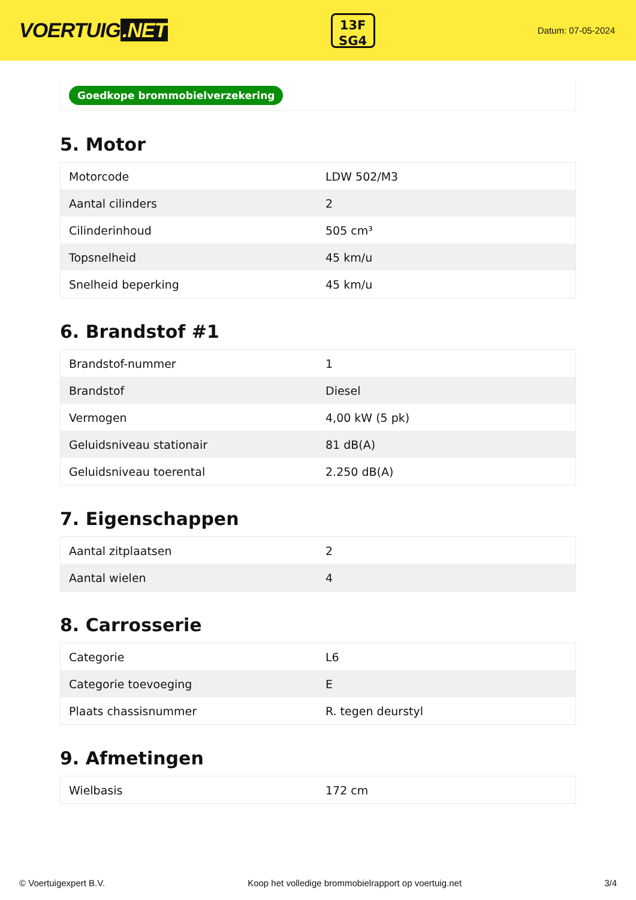VOERTUIG.NET
13F
SG4
Datum: 07-05-2024
Goedkope brommobielverzekering
5. Motor
| Motorcode | LDW 502/M3 |
| Aantal cilinders | 2 |
| Cilinderinhoud | 505 cm³ |
| Topsnelheid | 45 km/u |
| Snelheid beperking | 45 km/u |
6. Brandstof #1
| Brandstof-nummer | 1 |
| Brandstof | Diesel |
| Vermogen | 4,00 kW (5 pk) |
| Geluidsniveau stationair | 81 dB(A) |
| Geluidsniveau toerental | 2.250 dB(A) |
7. Eigenschappen
| Aantal zitplaatsen | 2 |
| Aantal wielen | 4 |
8. Carrosserie
| Categorie | L6 |
| Categorie toevoeging | E |
| Plaats chassisnummer | R. tegen deurstyl |
9. Afmetingen
| Wielbasis | 172 cm |
© Voertuigexpert B.V. Koop het volledige brommobielrapport op voertuig.net 3/4